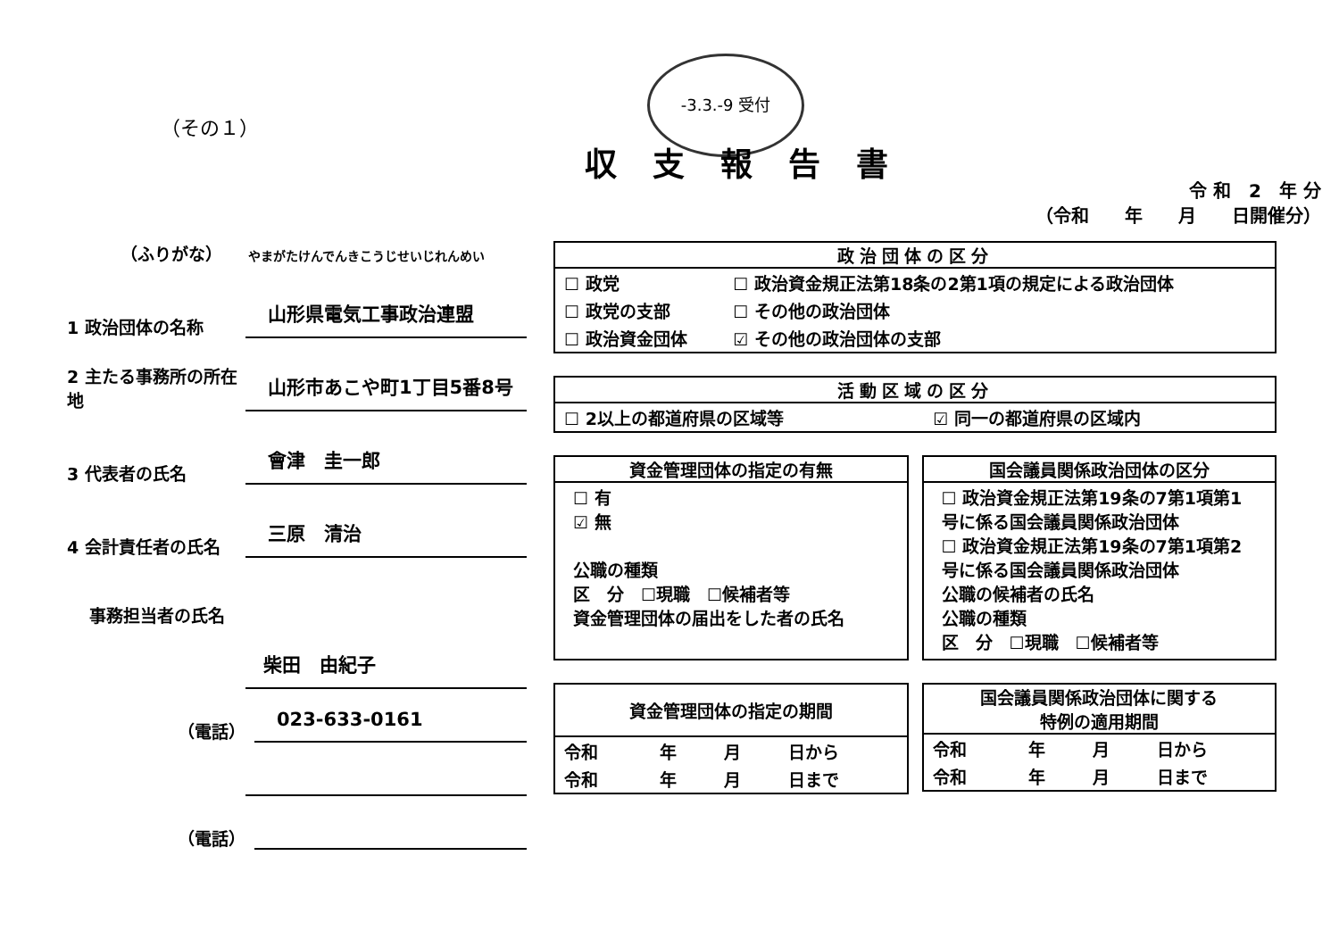（その１）
-3.3.-9 受付
収支報告書
令 和　2　年 分
（令和　　年　　月　　日開催分）
（ふりがな）　　やまがたけんでんきこうじせいじれんめい
1 政治団体の名称
山形県電気工事政治連盟
2 主たる事務所の所在地
山形市あこや町1丁目5番8号
3 代表者の氏名
會津　圭一郎
4 会計責任者の氏名
三原　清治
事務担当者の氏名
柴田　由紀子
（電話）
023-633-0161
（電話）
政治団体の区分
| ☐ 政党 | ☐ 政治資金規正法第18条の2第1項の規定による政治団体 |
| ☐ 政党の支部 | ☐ その他の政治団体 |
| ☐ 政治資金団体 | ☑ その他の政治団体の支部 |
活動区域の区分
| ☐ 2以上の都道府県の区域等 | ☑ 同一の都道府県の区域内 |
資金管理団体の指定の有無
☐ 有
☑ 無
公職の種類
区　分　☐現職　☐候補者等
資金管理団体の届出をした者の氏名
国会議員関係政治団体の区分
☐ 政治資金規正法第19条の7第1項第1号に係る国会議員関係政治団体
☐ 政治資金規正法第19条の7第1項第2号に係る国会議員関係政治団体
公職の候補者の氏名
公職の種類
区　分　☐現職　☐候補者等
資金管理団体の指定の期間
| 令和 | 年 | 月 | 日から |
| 令和 | 年 | 月 | 日まで |
国会議員関係政治団体に関する
特例の適用期間
| 令和 | 年 | 月 | 日から |
| 令和 | 年 | 月 | 日まで |